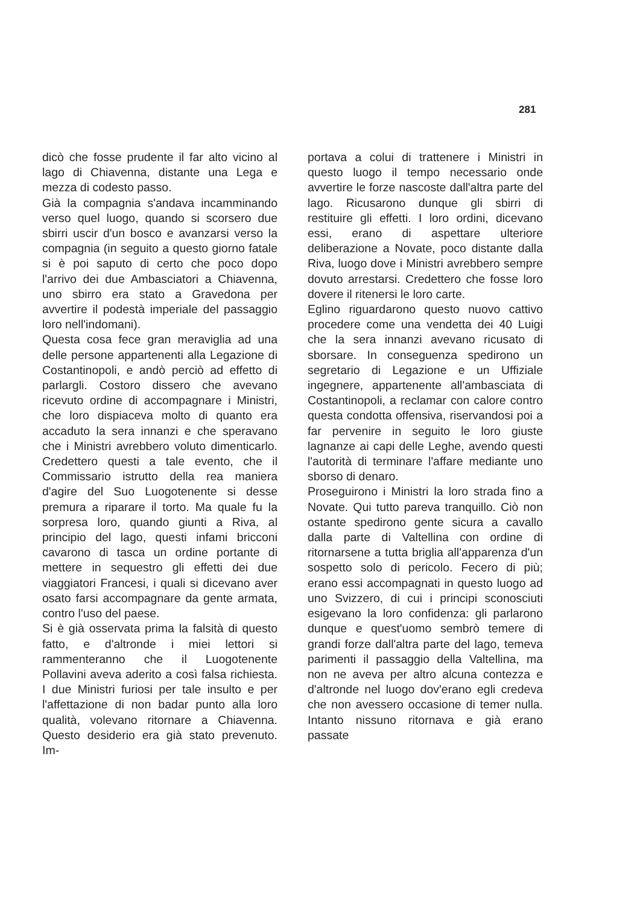281
dicò che fosse prudente il far alto vicino al lago di Chiavenna, distante una Lega e mezza di codesto passo.
Già la compagnia s'andava incamminando verso quel luogo, quando si scorsero due sbirri uscir d'un bosco e avanzarsi verso la compagnia (in seguito a questo giorno fatale si è poi saputo di certo che poco dopo l'arrivo dei due Ambasciatori a Chiavenna, uno sbirro era stato a Gravedona per avvertire il podestà imperiale del passaggio loro nell'indomani).
Questa cosa fece gran meraviglia ad una delle persone appartenenti alla Legazione di Costantinopoli, e andò perciò ad effetto di parlargli. Costoro dissero che avevano ricevuto ordine di accompagnare i Ministri, che loro dispiaceva molto di quanto era accaduto la sera innanzi e che speravano che i Ministri avrebbero voluto dimenticarlo. Credettero questi a tale evento, che il Commissario istrutto della rea maniera d'agire del Suo Luogotenente si desse premura a riparare il torto. Ma quale fu la sorpresa loro, quando giunti a Riva, al principio del lago, questi infami bricconi cavarono di tasca un ordine portante di mettere in sequestro gli effetti dei due viaggiatori Francesi, i quali si dicevano aver osato farsi accompagnare da gente armata, contro l'uso del paese.
Si è già osservata prima la falsità di questo fatto, e d'altronde i miei lettori si rammenteranno che il Luogotenente Pollavini aveva aderito a così falsa richiesta. I due Ministri furiosi per tale insulto e per l'affettazione di non badar punto alla loro qualità, volevano ritornare a Chiavenna. Questo desiderio era già stato prevenuto. Im-
portava a colui di trattenere i Ministri in questo luogo il tempo necessario onde avvertire le forze nascoste dall'altra parte del lago. Ricusarono dunque gli sbirri di restituire gli effetti. I loro ordini, dicevano essi, erano di aspettare ulteriore deliberazione a Novate, poco distante dalla Riva, luogo dove i Ministri avrebbero sempre dovuto arrestarsi. Credettero che fosse loro dovere il ritenersi le loro carte.
Eglino riguardarono questo nuovo cattivo procedere come una vendetta dei 40 Luigi che la sera innanzi avevano ricusato di sborsare. In conseguenza spedirono un segretario di Legazione e un Uffiziale ingegnere, appartenente all'ambasciata di Costantinopoli, a reclamar con calore contro questa condotta offensiva, riservandosi poi a far pervenire in seguito le loro giuste lagnanze ai capi delle Leghe, avendo questi l'autorità di terminare l'affare mediante uno sborso di denaro.
Proseguirono i Ministri la loro strada fino a Novate. Qui tutto pareva tranquillo. Ciò non ostante spedirono gente sicura a cavallo dalla parte di Valtellina con ordine di ritornarsene a tutta briglia all'apparenza d'un sospetto solo di pericolo. Fecero di più; erano essi accompagnati in questo luogo ad uno Svizzero, di cui i principi sconosciuti esigevano la loro confidenza: gli parlarono dunque e quest'uomo sembrò temere di grandi forze dall'altra parte del lago, temeva parimenti il passaggio della Valtellina, ma non ne aveva per altro alcuna contezza e d'altronde nel luogo dov'erano egli credeva che non avessero occasione di temer nulla. Intanto nissuno ritornava e già erano passate